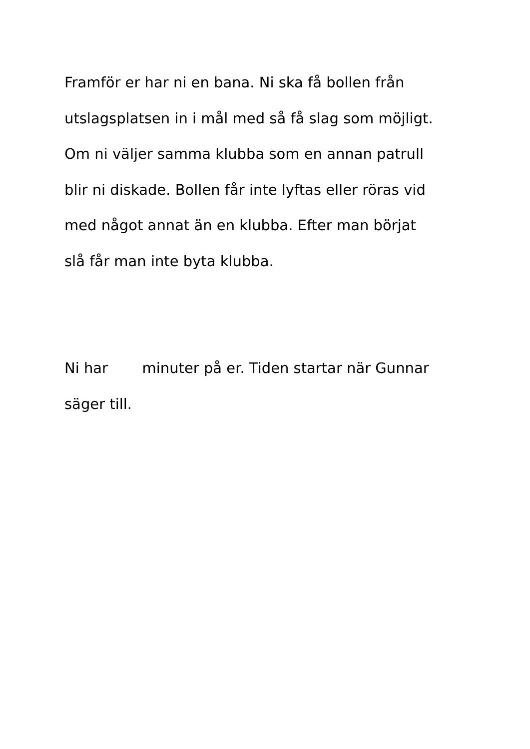Framför er har ni en bana. Ni ska få bollen från
utslagsplatsen in i mål med så få slag som möjligt.
Om ni väljer samma klubba som en annan patrull
blir ni diskade. Bollen får inte lyftas eller röras vid
med något annat än en klubba. Efter man börjat
slå får man inte byta klubba.
Ni har minuter på er. Tiden startar när Gunnar
säger till.